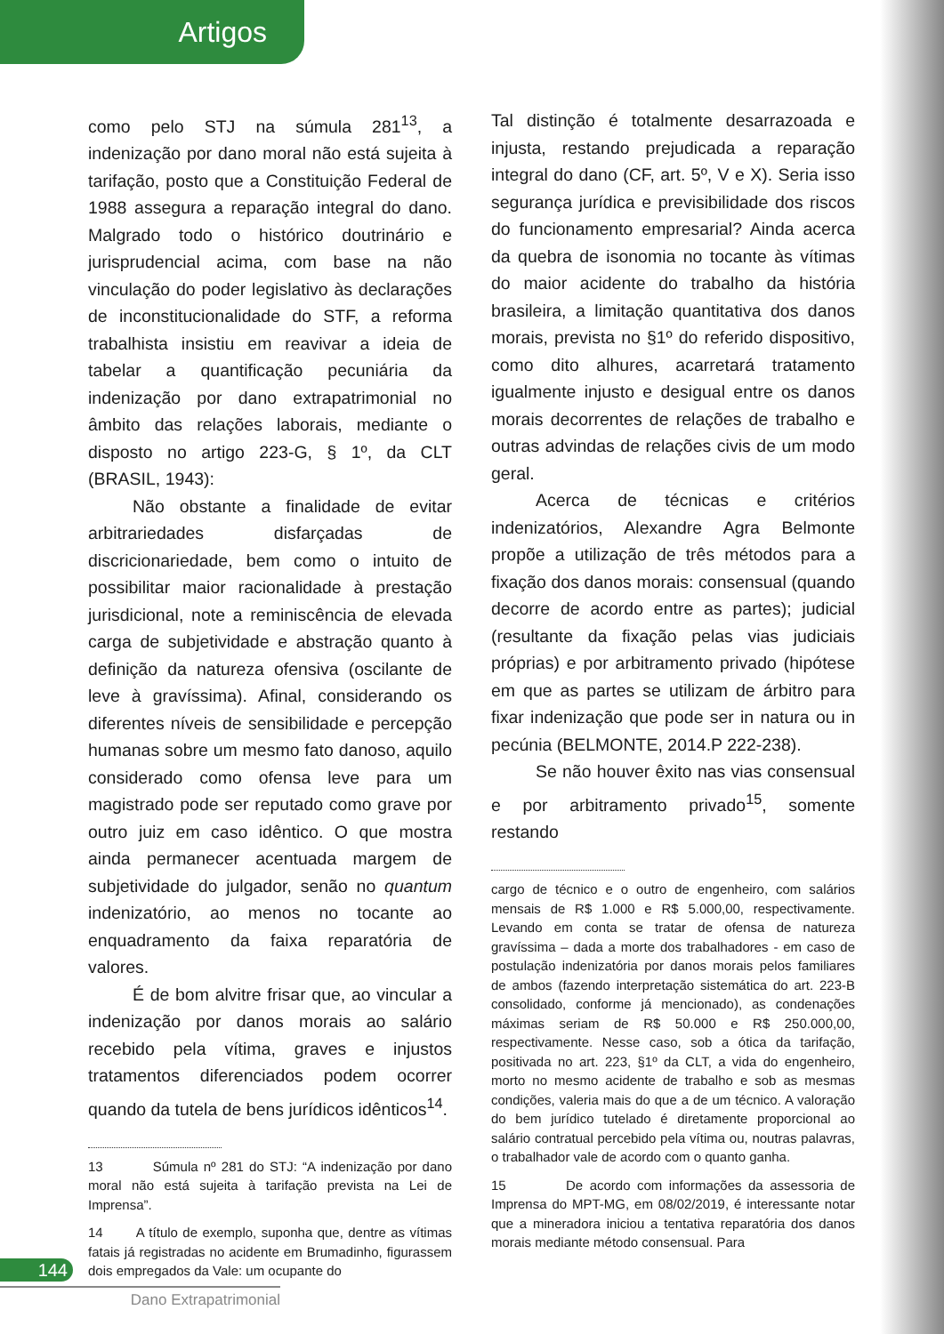Artigos
como pelo STJ na súmula 281<sup>13</sup>, a indenização por dano moral não está sujeita à tarifação, posto que a Constituição Federal de 1988 assegura a reparação integral do dano. Malgrado todo o histórico doutrinário e jurisprudencial acima, com base na não vinculação do poder legislativo às declarações de inconstitucionalidade do STF, a reforma trabalhista insistiu em reavivar a ideia de tabelar a quantificação pecuniária da indenização por dano extrapatrimonial no âmbito das relações laborais, mediante o disposto no artigo 223-G, § 1º, da CLT (BRASIL, 1943):
Não obstante a finalidade de evitar arbitrariedades disfarçadas de discricionariedade, bem como o intuito de possibilitar maior racionalidade à prestação jurisdicional, note a reminiscência de elevada carga de subjetividade e abstração quanto à definição da natureza ofensiva (oscilante de leve à gravíssima). Afinal, considerando os diferentes níveis de sensibilidade e percepção humanas sobre um mesmo fato danoso, aquilo considerado como ofensa leve para um magistrado pode ser reputado como grave por outro juiz em caso idêntico. O que mostra ainda permanecer acentuada margem de subjetividade do julgador, senão no quantum indenizatório, ao menos no tocante ao enquadramento da faixa reparatória de valores.
É de bom alvitre frisar que, ao vincular a indenização por danos morais ao salário recebido pela vítima, graves e injustos tratamentos diferenciados podem ocorrer quando da tutela de bens jurídicos idênticos<sup>14</sup>.
13 Súmula nº 281 do STJ: “A indenização por dano moral não está sujeita à tarifação prevista na Lei de Imprensa”.
14 A título de exemplo, suponha que, dentre as vítimas fatais já registradas no acidente em Brumadinho, figurassem dois empregados da Vale: um ocupante do
Tal distinção é totalmente desarrazoada e injusta, restando prejudicada a reparação integral do dano (CF, art. 5º, V e X). Seria isso segurança jurídica e previsibilidade dos riscos do funcionamento empresarial? Ainda acerca da quebra de isonomia no tocante às vítimas do maior acidente do trabalho da história brasileira, a limitação quantitativa dos danos morais, prevista no §1º do referido dispositivo, como dito alhures, acarretará tratamento igualmente injusto e desigual entre os danos morais decorrentes de relações de trabalho e outras advindas de relações civis de um modo geral.
Acerca de técnicas e critérios indenizatórios, Alexandre Agra Belmonte propõe a utilização de três métodos para a fixação dos danos morais: consensual (quando decorre de acordo entre as partes); judicial (resultante da fixação pelas vias judiciais próprias) e por arbitramento privado (hipótese em que as partes se utilizam de árbitro para fixar indenização que pode ser in natura ou in pecúnia (BELMONTE, 2014.P 222-238).
Se não houver êxito nas vias consensual e por arbitramento privado<sup>15</sup>, somente restando
cargo de técnico e o outro de engenheiro, com salários mensais de R$ 1.000 e R$ 5.000,00, respectivamente. Levando em conta se tratar de ofensa de natureza gravíssima – dada a morte dos trabalhadores - em caso de postulação indenizatória por danos morais pelos familiares de ambos (fazendo interpretação sistemática do art. 223-B consolidado, conforme já mencionado), as condenações máximas seriam de R$ 50.000 e R$ 250.000,00, respectivamente. Nesse caso, sob a ótica da tarifação, positivada no art. 223, §1º da CLT, a vida do engenheiro, morto no mesmo acidente de trabalho e sob as mesmas condições, valeria mais do que a de um técnico. A valoração do bem jurídico tutelado é diretamente proporcional ao salário contratual percebido pela vítima ou, noutras palavras, o trabalhador vale de acordo com o quanto ganha.
15 De acordo com informações da assessoria de Imprensa do MPT-MG, em 08/02/2019, é interessante notar que a mineradora iniciou a tentativa reparatória dos danos morais mediante método consensual. Para
144
Dano Extrapatrimonial